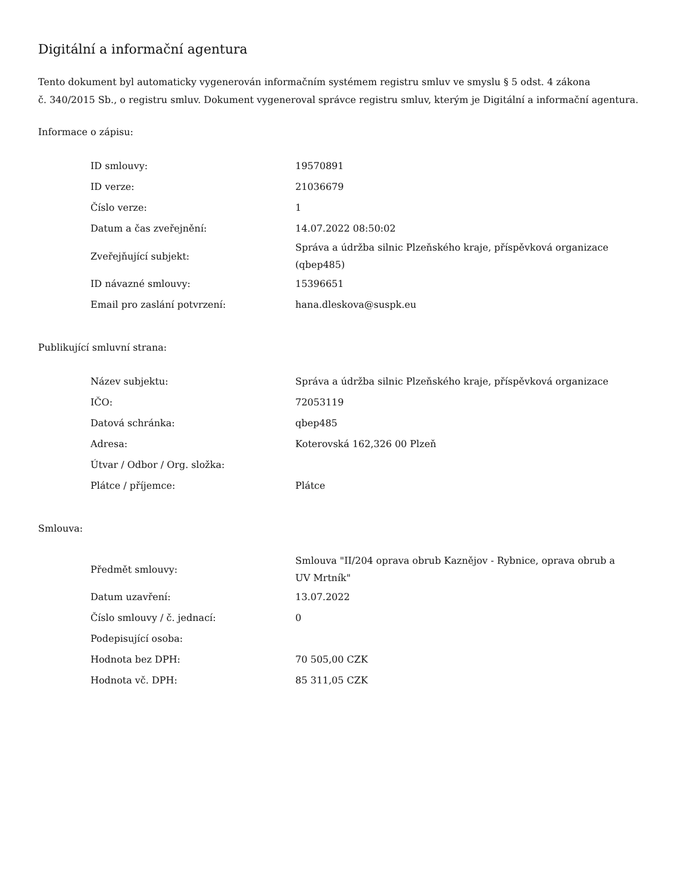Digitální a informační agentura
Tento dokument byl automaticky vygenerován informačním systémem registru smluv ve smyslu § 5 odst. 4 zákona
č. 340/2015 Sb., o registru smluv. Dokument vygeneroval správce registru smluv, kterým je Digitální a informační agentura.
Informace o zápisu:
| ID smlouvy: | 19570891 |
| ID verze: | 21036679 |
| Číslo verze: | 1 |
| Datum a čas zveřejnění: | 14.07.2022 08:50:02 |
| Zveřejňující subjekt: | Správa a údržba silnic Plzeňského kraje, příspěvková organizace (qbep485) |
| ID návazné smlouvy: | 15396651 |
| Email pro zaslání potvrzení: | hana.dleskova@suspk.eu |
Publikující smluvní strana:
| Název subjektu: | Správa a údržba silnic Plzeňského kraje, příspěvková organizace |
| IČO: | 72053119 |
| Datová schránka: | qbep485 |
| Adresa: | Koterovská 162,326 00 Plzeň |
| Útvar / Odbor / Org. složka: | |
| Plátce / příjemce: | Plátce |
Smlouva:
| Předmět smlouvy: | Smlouva "II/204 oprava obrub Kaznějov - Rybnice, oprava obrub a UV Mrtník" |
| Datum uzavření: | 13.07.2022 |
| Číslo smlouvy / č. jednací: | 0 |
| Podepisující osoba: | |
| Hodnota bez DPH: | 70 505,00 CZK |
| Hodnota vč. DPH: | 85 311,05 CZK |